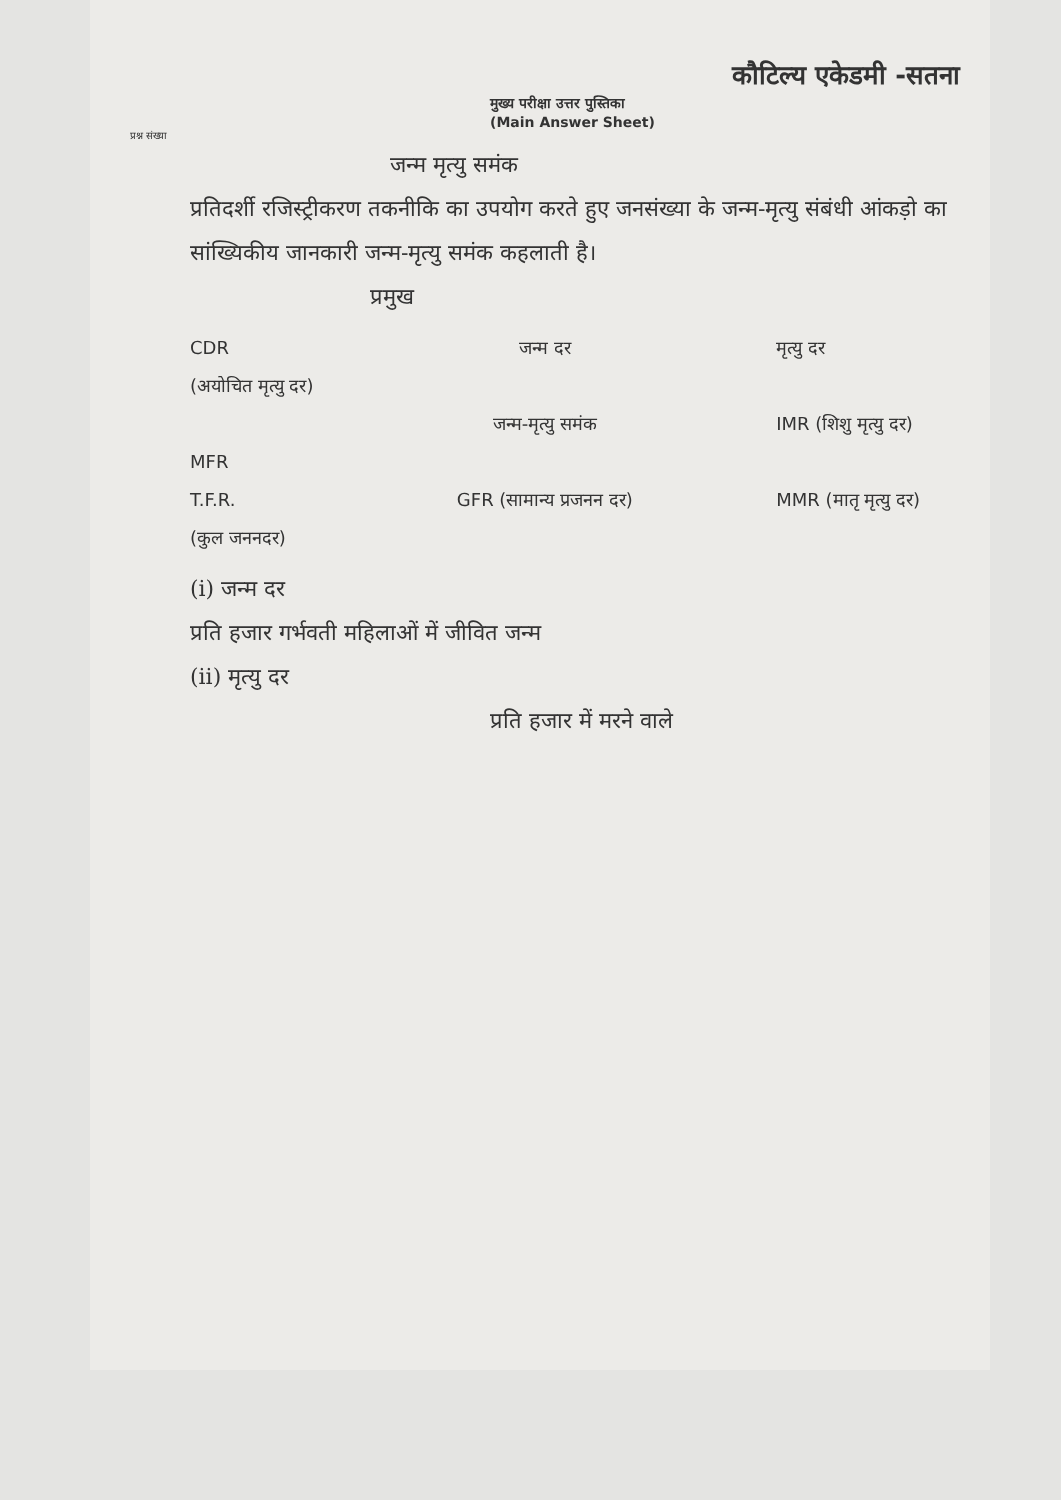कौटिल्य एकेडमी -सतना
मुख्य परीक्षा उत्तर पुस्तिका
(Main Answer Sheet)
प्रश्न संख्या
जन्म मृत्यु समंक
प्रतिदर्शी रजिस्ट्रीकरण तकनीकि का उपयोग करते हुए जनसंख्या के जन्म-मृत्यु संबंधी आंकड़ो का सांख्यिकीय जानकारी जन्म-मृत्यु समंक कहलाती है।
प्रमुख
CDR
(अयोचित मृत्यु दर)
MFR
T.F.R.
(कुल जननदर)
जन्म दर
जन्म-मृत्यु समंक
GFR (सामान्य प्रजनन दर)
मृत्यु दर
IMR (शिशु मृत्यु दर)
MMR (मातृ मृत्यु दर)
(i) जन्म दर
प्रति हजार गर्भवती महिलाओं में जीवित जन्म
(ii) मृत्यु दर
प्रति हजार में मरने वाले